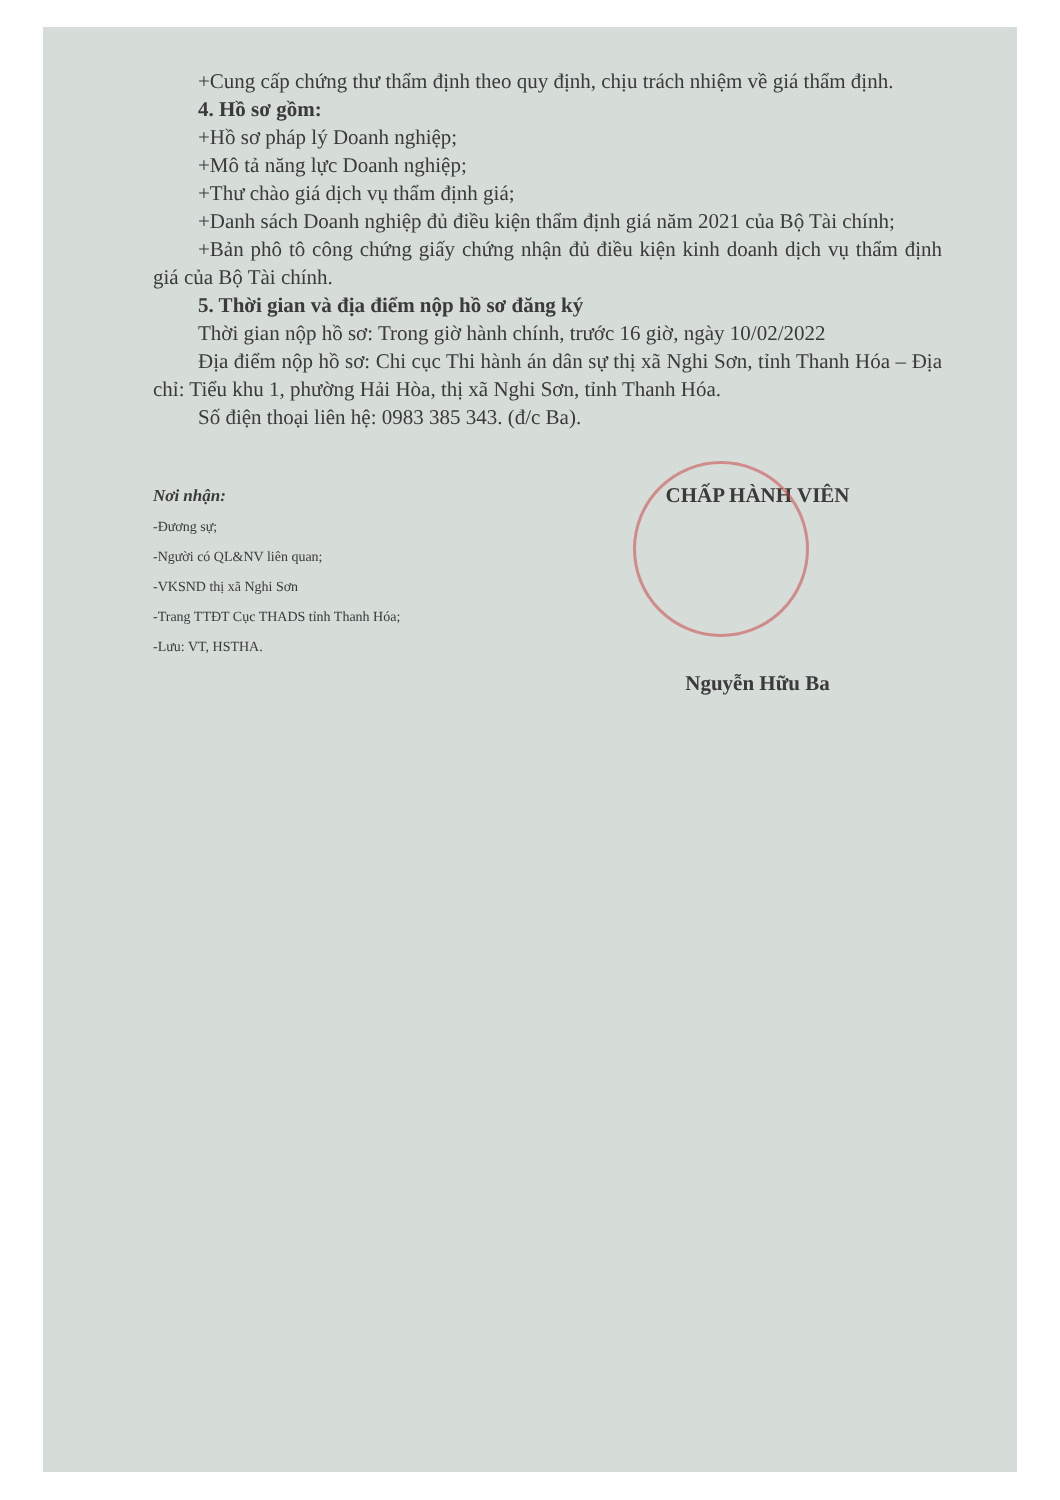+Cung cấp chứng thư thẩm định theo quy định, chịu trách nhiệm về giá thẩm định.
4. Hồ sơ gồm:
+Hồ sơ pháp lý Doanh nghiệp;
+Mô tả năng lực Doanh nghiệp;
+Thư chào giá dịch vụ thẩm định giá;
+Danh sách Doanh nghiệp đủ điều kiện thẩm định giá năm 2021 của Bộ Tài chính;
+Bản phô tô công chứng giấy chứng nhận đủ điều kiện kinh doanh dịch vụ thẩm định giá của Bộ Tài chính.
5. Thời gian và địa điểm nộp hồ sơ đăng ký
Thời gian nộp hồ sơ: Trong giờ hành chính, trước 16 giờ, ngày 10/02/2022
Địa điểm nộp hồ sơ: Chi cục Thi hành án dân sự thị xã Nghi Sơn, tỉnh Thanh Hóa – Địa chỉ: Tiểu khu 1, phường Hải Hòa, thị xã Nghi Sơn, tỉnh Thanh Hóa.
Số điện thoại liên hệ: 0983 385 343. (đ/c Ba).
Nơi nhận:
-Đương sự;
-Người có QL&NV liên quan;
-VKSND thị xã Nghi Sơn
-Trang TTĐT Cục THADS tỉnh Thanh Hóa;
-Lưu: VT, HSTHA.
CHẤP HÀNH VIÊN
Nguyễn Hữu Ba